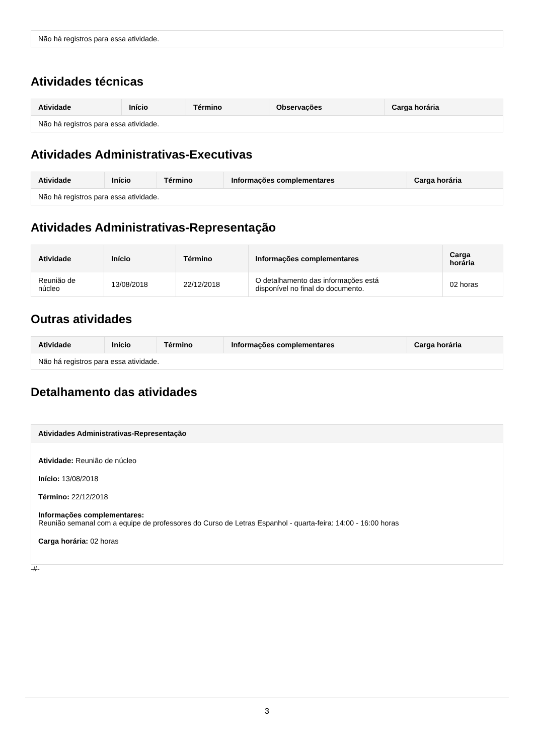| Não há registros para essa atividade. |
Atividades técnicas
| Atividade | Início | Término | Observações | Carga horária |
| --- | --- | --- | --- | --- |
| Não há registros para essa atividade. | | | | |
Atividades Administrativas-Executivas
| Atividade | Início | Término | Informações complementares | Carga horária |
| --- | --- | --- | --- | --- |
| Não há registros para essa atividade. | | | | |
Atividades Administrativas-Representação
| Atividade | Início | Término | Informações complementares | Carga horária |
| --- | --- | --- | --- | --- |
| Reunião de núcleo | 13/08/2018 | 22/12/2018 | O detalhamento das informações está disponível no final do documento. | 02 horas |
Outras atividades
| Atividade | Início | Término | Informações complementares | Carga horária |
| --- | --- | --- | --- | --- |
| Não há registros para essa atividade. | | | | |
Detalhamento das atividades
Atividades Administrativas-Representação
Atividade: Reunião de núcleo
Início: 13/08/2018
Término: 22/12/2018
Informações complementares:
Reunião semanal com a equipe de professores do Curso de Letras Espanhol - quarta-feira: 14:00 - 16:00 horas
Carga horária: 02 horas
-#-
3